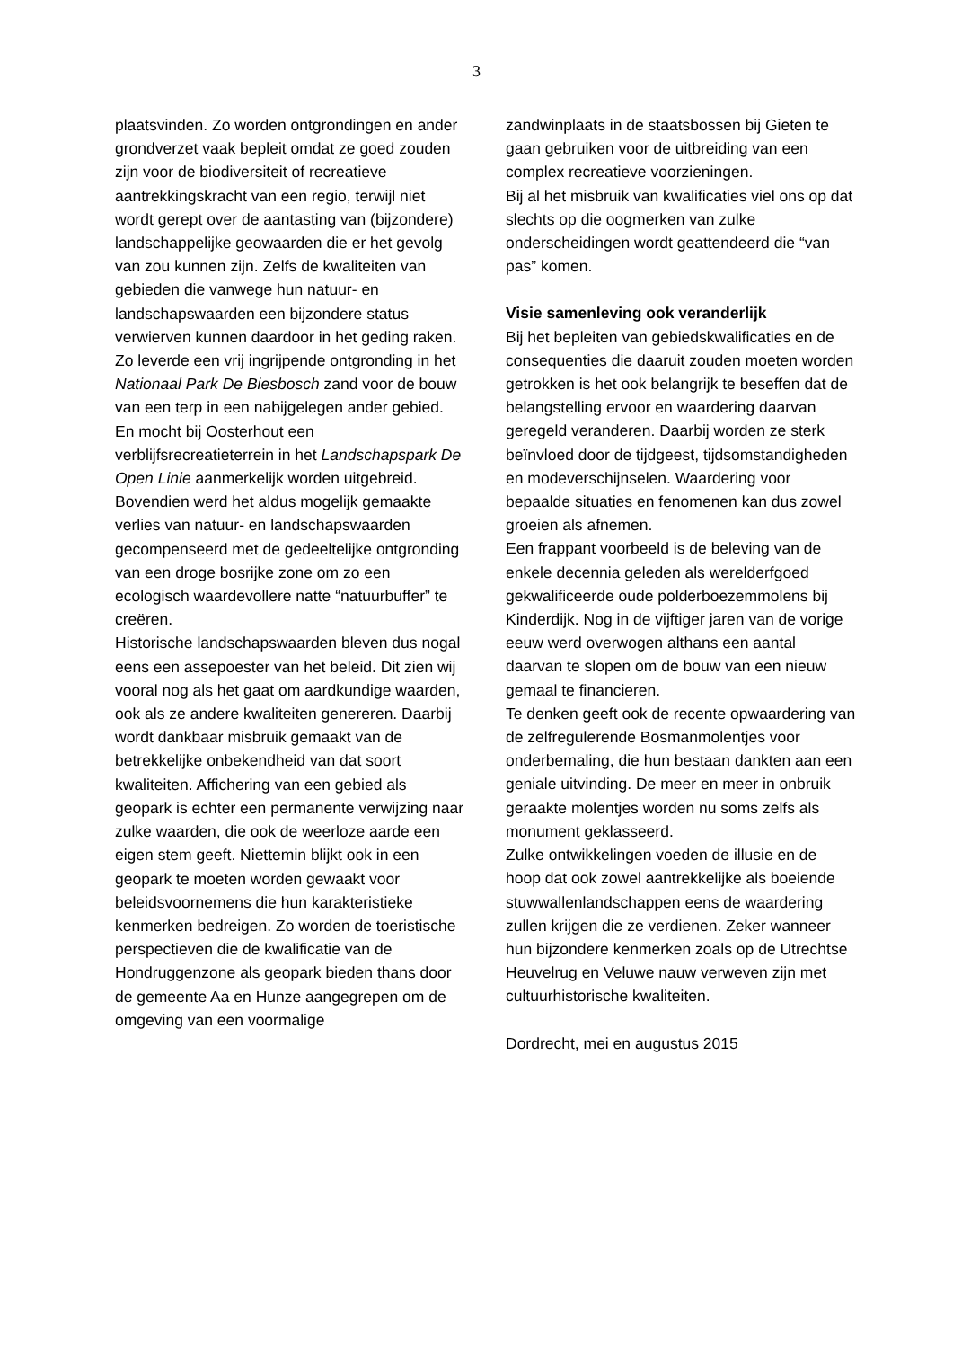3
plaatsvinden. Zo worden ontgrondingen en ander grondverzet vaak bepleit omdat ze goed zouden zijn voor de biodiversiteit of recreatieve aantrekkingskracht van een regio, terwijl niet wordt gerept over de aantasting van (bijzondere) landschappelijke geowaarden die er het gevolg van zou kunnen zijn. Zelfs de kwaliteiten van gebieden die vanwege hun natuur- en landschapswaarden een bijzondere status verwierven kunnen daardoor in het geding raken.
Zo leverde een vrij ingrijpende ontgronding in het Nationaal Park De Biesbosch zand voor de bouw van een terp in een nabijgelegen ander gebied. En mocht bij Oosterhout een verblijfsrecreatieterrein in het Landschapspark De Open Linie aanmerkelijk worden uitgebreid. Bovendien werd het aldus mogelijk gemaakte verlies van natuur- en landschapswaarden gecompenseerd met de gedeeltelijke ontgronding van een droge bosrijke zone om zo een ecologisch waardevollere natte “natuurbuffer” te creëren.
Historische landschapswaarden bleven dus nogal eens een assepoester van het beleid. Dit zien wij vooral nog als het gaat om aardkundige waarden, ook als ze andere kwaliteiten genereren. Daarbij wordt dankbaar misbruik gemaakt van de betrekkelijke onbekendheid van dat soort kwaliteiten. Affichering van een gebied als geopark is echter een permanente verwijzing naar zulke waarden, die ook de weerloze aarde een eigen stem geeft. Niettemin blijkt ook in een geopark te moeten worden gewaakt voor beleidsvoornemens die hun karakteristieke kenmerken bedreigen. Zo worden de toeristische perspectieven die de kwalificatie van de Hondruggenzone als geopark bieden thans door de gemeente Aa en Hunze aangegrepen om de omgeving van een voormalige
zandwinplaats in de staatsbossen bij Gieten te gaan gebruiken voor de uitbreiding van een complex recreatieve voorzieningen.
Bij al het misbruik van kwalificaties viel ons op dat slechts op die oogmerken van zulke onderscheidingen wordt geattendeerd die “van pas” komen.
Visie samenleving ook veranderlijk
Bij het bepleiten van gebiedskwalificaties en de consequenties die daaruit zouden moeten worden getrokken is het ook belangrijk te beseffen dat de belangstelling ervoor en waardering daarvan geregeld veranderen. Daarbij worden ze sterk beïnvloed door de tijdgeest, tijdsomstandigheden en modeverschijnselen. Waardering voor bepaalde situaties en fenomenen kan dus zowel groeien als afnemen.
Een frappant voorbeeld is de beleving van de enkele decennia geleden als werelderfgoed gekwalificeerde oude polderboezemmolens bij Kinderdijk. Nog in de vijftiger jaren van de vorige eeuw werd overwogen althans een aantal daarvan te slopen om de bouw van een nieuw gemaal te financieren.
Te denken geeft ook de recente opwaardering van de zelfregulerende Bosmanmolentjes voor onderbemaling, die hun bestaan dankten aan een geniale uitvinding. De meer en meer in onbruik geraakte molentjes worden nu soms zelfs als monument geklasseerd.
Zulke ontwikkelingen voeden de illusie en de hoop dat ook zowel aantrekkelijke als boeiende stuwwallenlandschappen eens de waardering zullen krijgen die ze verdienen. Zeker wanneer hun bijzondere kenmerken zoals op de Utrechtse Heuvelrug en Veluwe nauw verweven zijn met cultuurhistorische kwaliteiten.
Dordrecht, mei en augustus 2015